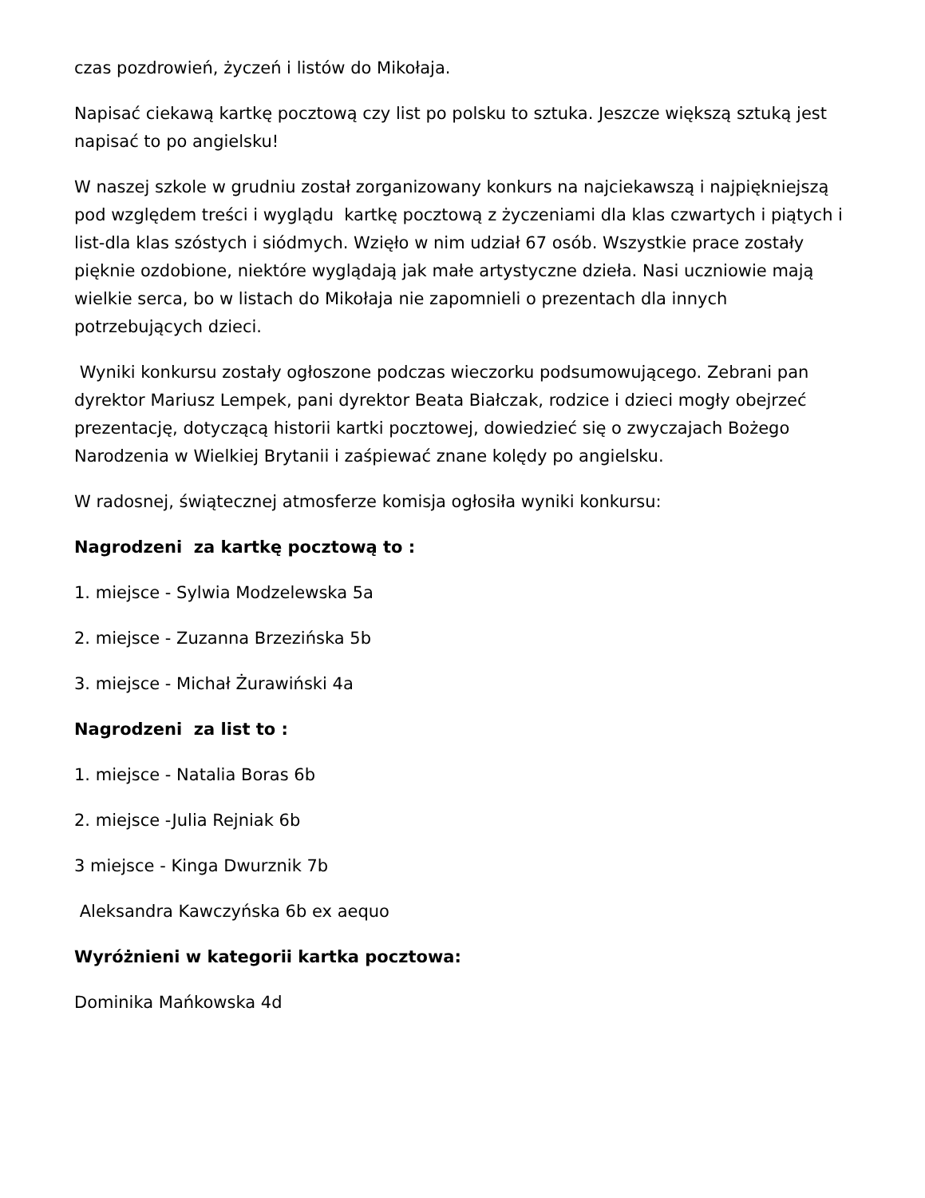czas pozdrowień, życzeń i listów do Mikołaja.
Napisać ciekawą kartkę pocztową czy list po polsku to sztuka. Jeszcze większą sztuką jest napisać to po angielsku!
W naszej szkole w grudniu został zorganizowany konkurs na najciekawszą i najpiękniejszą pod względem treści i wyglądu kartkę pocztową z życzeniami dla klas czwartych i piątych i list-dla klas szóstych i siódmych. Wzięło w nim udział 67 osób. Wszystkie prace zostały pięknie ozdobione, niektóre wyglądają jak małe artystyczne dzieła. Nasi uczniowie mają wielkie serca, bo w listach do Mikołaja nie zapomnieli o prezentach dla innych potrzebujących dzieci.
Wyniki konkursu zostały ogłoszone podczas wieczorku podsumowującego. Zebrani pan dyrektor Mariusz Lempek, pani dyrektor Beata Białczak, rodzice i dzieci mogły obejrzeć prezentację, dotyczącą historii kartki pocztowej, dowiedzieć się o zwyczajach Bożego Narodzenia w Wielkiej Brytanii i zaśpiewać znane kolędy po angielsku.
W radosnej, świątecznej atmosferze komisja ogłosiła wyniki konkursu:
Nagrodzeni za kartkę pocztową to :
1. miejsce - Sylwia Modzelewska 5a
2. miejsce - Zuzanna Brzezińska 5b
3. miejsce - Michał Żurawiński 4a
Nagrodzeni za list to :
1. miejsce - Natalia Boras 6b
2. miejsce -Julia Rejniak 6b
3 miejsce - Kinga Dwurznik 7b
Aleksandra Kawczyńska 6b ex aequo
Wyróżnieni w kategorii kartka pocztowa:
Dominika Mańkowska 4d